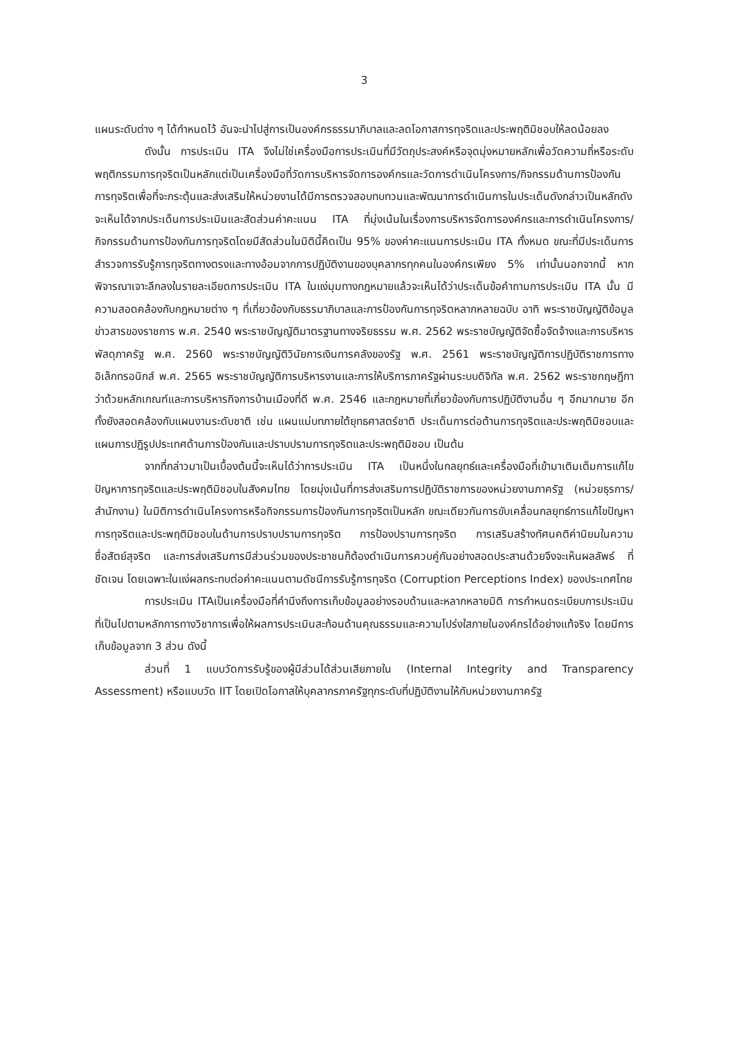3
แผนระดับต่าง ๆ ได้กำหนดไว้ อันจะนำไปสู่การเป็นองค์กรธรรมาภิบาลและลดโอกาสการทุจริตและประพฤติมิชอบให้ลดน้อยลง
ดังนั้น การประเมิน ITA จึงไม่ใช่เครื่องมือการประเมินที่มีวัตถุประสงค์หรือจุดมุ่งหมายหลักเพื่อวัดความถี่หรือระดับพฤติกรรมการทุจริตเป็นหลักแต่เป็นเครื่องมือที่วัดการบริหารจัดการองค์กรและวัดการดำเนินโครงการ/กิจกรรมด้านการป้องกันการทุจริตเพื่อที่จะกระตุ้นและส่งเสริมให้หน่วยงานได้มีการตรวจสอบทบทวนและพัฒนาการดำเนินการในประเด็นดังกล่าวเป็นหลักดังจะเห็นได้จากประเด็นการประเมินและสัดส่วนค่าคะแนน ITA ที่มุ่งเน้นในเรื่องการบริหารจัดการองค์กรและการดำเนินโครงการ/กิจกรรมด้านการป้องกันการทุจริตโดยมีสัดส่วนในมิตินี้คิดเป็น 95% ของค่าคะแนนการประเมิน ITA ทั้งหมด ขณะที่มีประเด็นการสำรวจการรับรู้การทุจริตทางตรงและทางอ้อมจากการปฏิบัติงานของบุคลากรทุกคนในองค์กรเพียง 5% เท่านั้นนอกจากนี้ หากพิจารณาเจาะลึกลงในรายละเอียดการประเมิน ITA ในแง่มุมทางกฎหมายแล้วจะเห็นได้ว่าประเด็นข้อคำถามการประเมิน ITA นั้น มีความสอดคล้องกับกฎหมายต่าง ๆ ที่เกี่ยวข้องกับธรรมาภิบาลและการป้องกันการทุจริตหลากหลายฉบับ อาทิ พระราชบัญญัติข้อมูลข่าวสารของราชการ พ.ศ. 2540 พระราชบัญญัติมาตรฐานทางจริยธรรม พ.ศ. 2562 พระราชบัญญัติจัดซื้อจัดจ้างและการบริหารพัสดุภาครัฐ พ.ศ. 2560 พระราชบัญญัติวินัยการเงินการคลังของรัฐ พ.ศ. 2561 พระราชบัญญัติการปฏิบัติราชการทางอิเล็กทรอนิกส์ พ.ศ. 2565 พระราชบัญญัติการบริหารงานและการให้บริการภาครัฐผ่านระบบดิจิทัล พ.ศ. 2562 พระราชกฤษฎีกาว่าด้วยหลักเกณฑ์และการบริหารกิจการบ้านเมืองที่ดี พ.ศ. 2546 และกฎหมายที่เกี่ยวข้องกับการปฏิบัติงานอื่น ๆ อีกมากมาย อีกทั้งยังสอดคล้องกับแผนงานระดับชาติ เช่น แผนแม่บทภายใต้ยุทธศาสตร์ชาติ ประเด็นการต่อต้านการทุจริตและประพฤติมิชอบและแผนการปฏิรูปประเทศด้านการป้องกันและปราบปรามการทุจริตและประพฤติมิชอบ เป็นต้น
จากที่กล่าวมาเป็นเบื้องต้นนี้จะเห็นได้ว่าการประเมิน ITA เป็นหนึ่งในกลยุทธ์และเครื่องมือที่เข้ามาเติมเต็มการแก้ไขปัญหาการทุจริตและประพฤติมิชอบในสังคมไทย โดยมุ่งเน้นที่การส่งเสริมการปฏิบัติราชการของหน่วยงานภาครัฐ (หน่วยธุรการ/สำนักงาน) ในมิติการดำเนินโครงการหรือกิจกรรมการป้องกันการทุจริตเป็นหลัก ขณะเดียวกันการขับเคลื่อนกลยุทธ์การแก้ไขปัญหาการทุจริตและประพฤติมิชอบในด้านการปราบปรามการทุจริต การป้องปรามการทุจริต การเสริมสร้างทัศนคติค่านิยมในความซื่อสัตย์สุจริต และการส่งเสริมการมีส่วนร่วมของประชาชนก็ต้องดำเนินการควบคู่กันอย่างสอดประสานด้วยจึงจะเห็นผลลัพธ์ ที่ชัดเจน โดยเฉพาะในแง่ผลกระทบต่อค่าคะแนนตามดัชนีการรับรู้การทุจริต (Corruption Perceptions Index) ของประเทศไทย
การประเมิน ITAเป็นเครื่องมือที่คำนึงถึงการเก็บข้อมูลอย่างรอบด้านและหลากหลายมิติ การกำหนดระเบียบการประเมินที่เป็นไปตามหลักการทางวิชาการเพื่อให้ผลการประเมินสะท้อนด้านคุณธรรมและความโปร่งใสภายในองค์กรได้อย่างแท้จริง โดยมีการเก็บข้อมูลจาก 3 ส่วน ดังนี้
ส่วนที่ 1 แบบวัดการรับรู้ของผู้มีส่วนได้ส่วนเสียภายใน (Internal Integrity and Transparency Assessment) หรือแบบวัด IIT โดยเปิดโอกาสให้บุคลากรภาครัฐทุกระดับที่ปฏิบัติงานให้กับหน่วยงานภาครัฐ